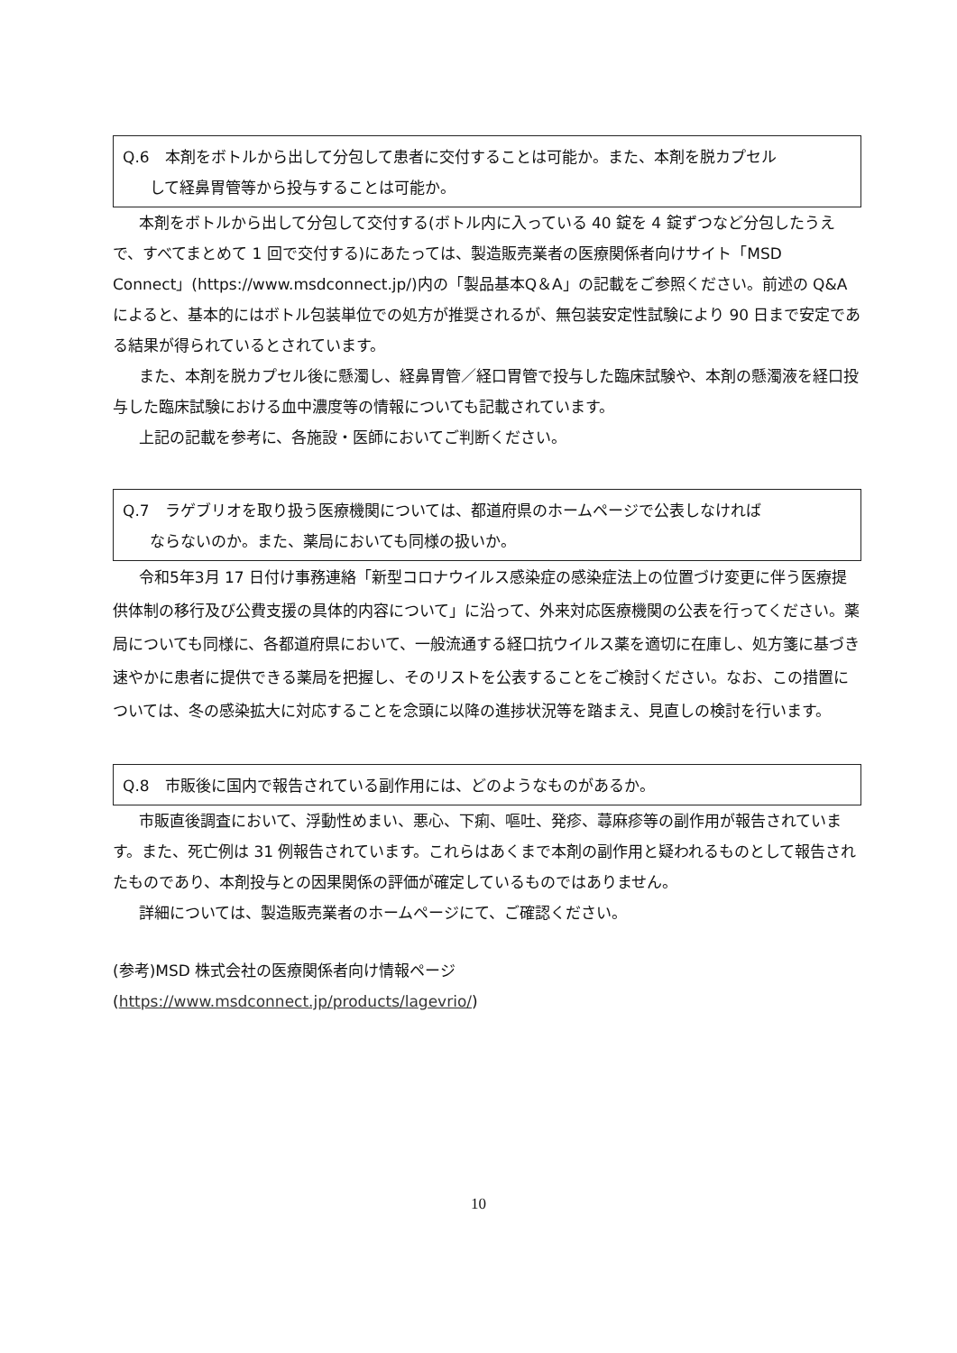Q.6　本剤をボトルから出して分包して患者に交付することは可能か。また、本剤を脱カプセル
して経鼻胃管等から投与することは可能か。
本剤をボトルから出して分包して交付する(ボトル内に入っている 40 錠を 4 錠ずつなど分包したうえで、すべてまとめて 1 回で交付する)にあたっては、製造販売業者の医療関係者向けサイト「MSD Connect」(https://www.msdconnect.jp/)内の「製品基本Q＆A」の記載をご参照ください。前述の Q&A によると、基本的にはボトル包装単位での処方が推奨されるが、無包装安定性試験により 90 日まで安定である結果が得られているとされています。
また、本剤を脱カプセル後に懸濁し、経鼻胃管／経口胃管で投与した臨床試験や、本剤の懸濁液を経口投与した臨床試験における血中濃度等の情報についても記載されています。
上記の記載を参考に、各施設・医師においてご判断ください。
Q.7　ラゲブリオを取り扱う医療機関については、都道府県のホームページで公表しなければ
ならないのか。また、薬局においても同様の扱いか。
令和5年3月 17 日付け事務連絡「新型コロナウイルス感染症の感染症法上の位置づけ変更に伴う医療提供体制の移行及び公費支援の具体的内容について」に沿って、外来対応医療機関の公表を行ってください。薬局についても同様に、各都道府県において、一般流通する経口抗ウイルス薬を適切に在庫し、処方箋に基づき速やかに患者に提供できる薬局を把握し、そのリストを公表することをご検討ください。なお、この措置については、冬の感染拡大に対応することを念頭に以降の進捗状況等を踏まえ、見直しの検討を行います。
Q.8　市販後に国内で報告されている副作用には、どのようなものがあるか。
市販直後調査において、浮動性めまい、悪心、下痢、嘔吐、発疹、蕁麻疹等の副作用が報告されています。また、死亡例は 31 例報告されています。これらはあくまで本剤の副作用と疑われるものとして報告されたものであり、本剤投与との因果関係の評価が確定しているものではありません。
詳細については、製造販売業者のホームページにて、ご確認ください。
(参考)MSD 株式会社の医療関係者向け情報ページ
(https://www.msdconnect.jp/products/lagevrio/)
10